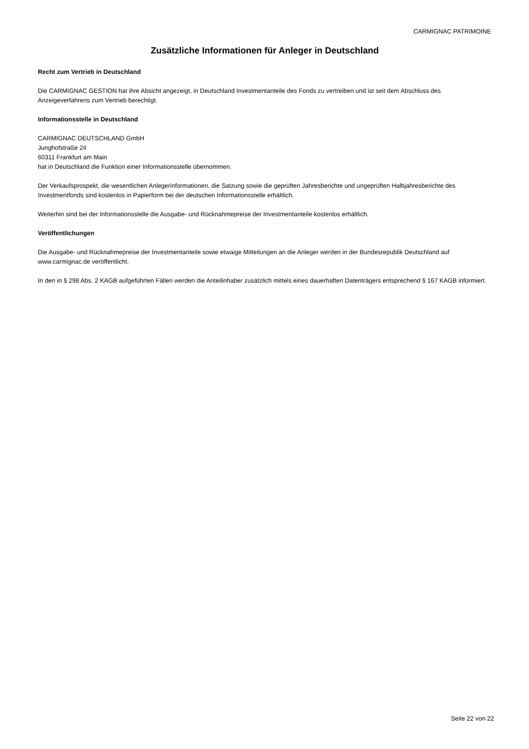CARMIGNAC PATRIMOINE
Zusätzliche Informationen für Anleger in Deutschland
Recht zum Vertrieb in Deutschland
Die CARMIGNAC GESTION hat ihre Absicht angezeigt, in Deutschland Investmentanteile des Fonds zu vertreiben und ist seit dem Abschluss des Anzeigeverfahrens zum Vertrieb berechtigt.
Informationsstelle in Deutschland
CARMIGNAC DEUTSCHLAND GmbH
Junghofstraße 24
60311 Frankfurt am Main
hat in Deutschland die Funktion einer Informationsstelle übernommen.
Der Verkaufsprospekt, die wesentlichen Anlegerinformationen, die Satzung sowie die geprüften Jahresberichte und ungeprüften Halbjahresberichte des Investmentfonds sind kostenlos in Papierform bei der deutschen Informationsstelle erhältlich.
Weiterhin sind bei der Informationsstelle die Ausgabe- und Rücknahmepreise der Investmentanteile kostenlos erhältlich.
Veröffentlichungen
Die Ausgabe- und Rücknahmepreise der Investmentanteile sowie etwaige Mitteilungen an die Anleger werden in der Bundesrepublik Deutschland auf www.carmignac.de veröffentlicht.
In den in § 298 Abs. 2 KAGB aufgeführten Fällen werden die Anteilinhaber zusätzlich mittels eines dauerhaften Datenträgers entsprechend § 167 KAGB informiert.
Seite 22 von 22